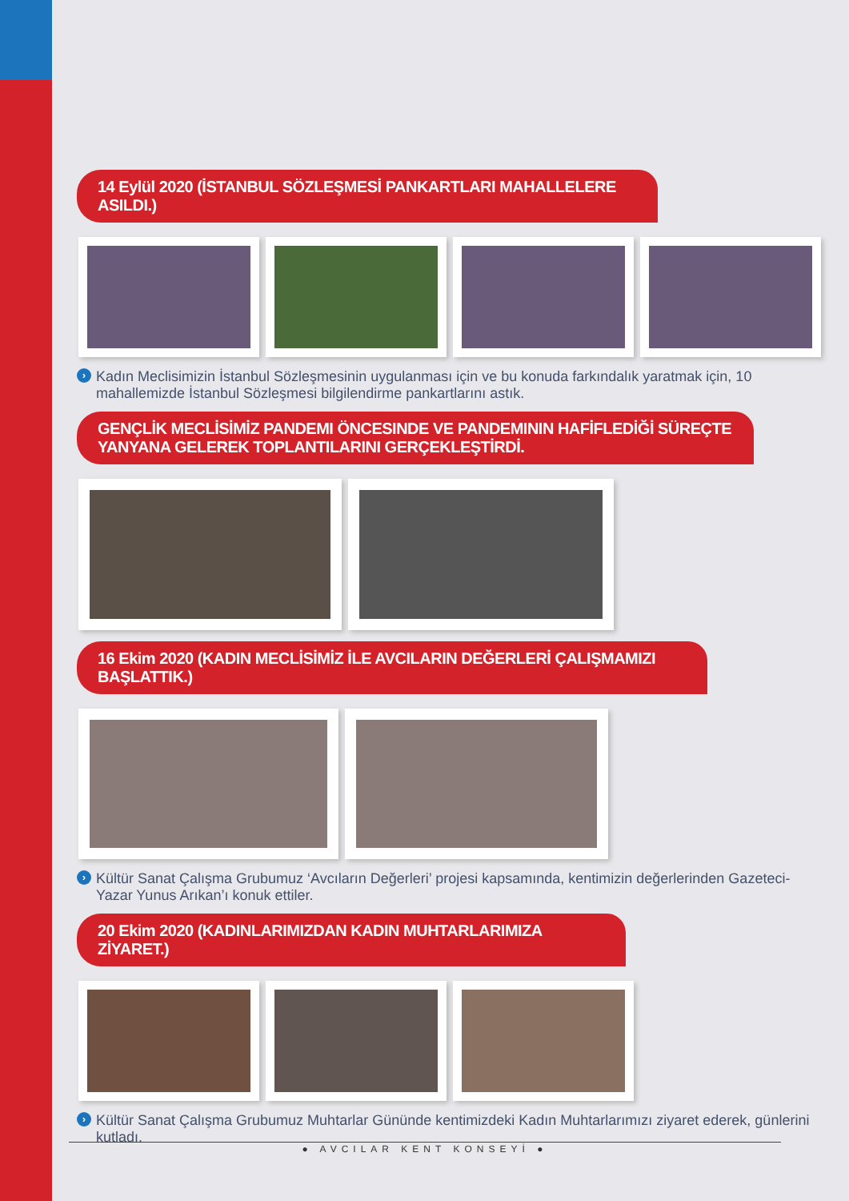14 Eylül 2020 (İSTANBUL SÖZLEŞMESİ PANKARTLARI MAHALLELERE ASILDI.)
› Kadın Meclisimizin İstanbul Sözleşmesinin uygulanması için ve bu konuda farkındalık yaratmak için, 10 mahallemizde İstanbul Sözleşmesi bilgilendirme pankartlarını astık.
GENÇLİK MECLİSİMİZ PANDEMI ÖNCESINDE VE PANDEMININ HAFİFLEDİĞİ SÜREÇTE YANYANA GELEREK TOPLANTILARINI GERÇEKLEŞTİRDİ.
16 Ekim 2020 (KADIN MECLİSİMİZ İLE AVCILARIN DEĞERLERİ ÇALIŞMAMIZI BAŞLATTIK.)
› Kültür Sanat Çalışma Grubumuz ‘Avcıların Değerleri’ projesi kapsamında, kentimizin değerlerinden Gazeteci-Yazar Yunus Arıkan’ı konuk ettiler.
20 Ekim 2020 (KADINLARIMIZDAN KADIN MUHTARLARIMIZA ZİYARET.)
› Kültür Sanat Çalışma Grubumuz Muhtarlar Gününde kentimizdeki Kadın Muhtarlarımızı ziyaret ederek, günlerini kutladı.
● AVCILAR KENT KONSEYİ ●